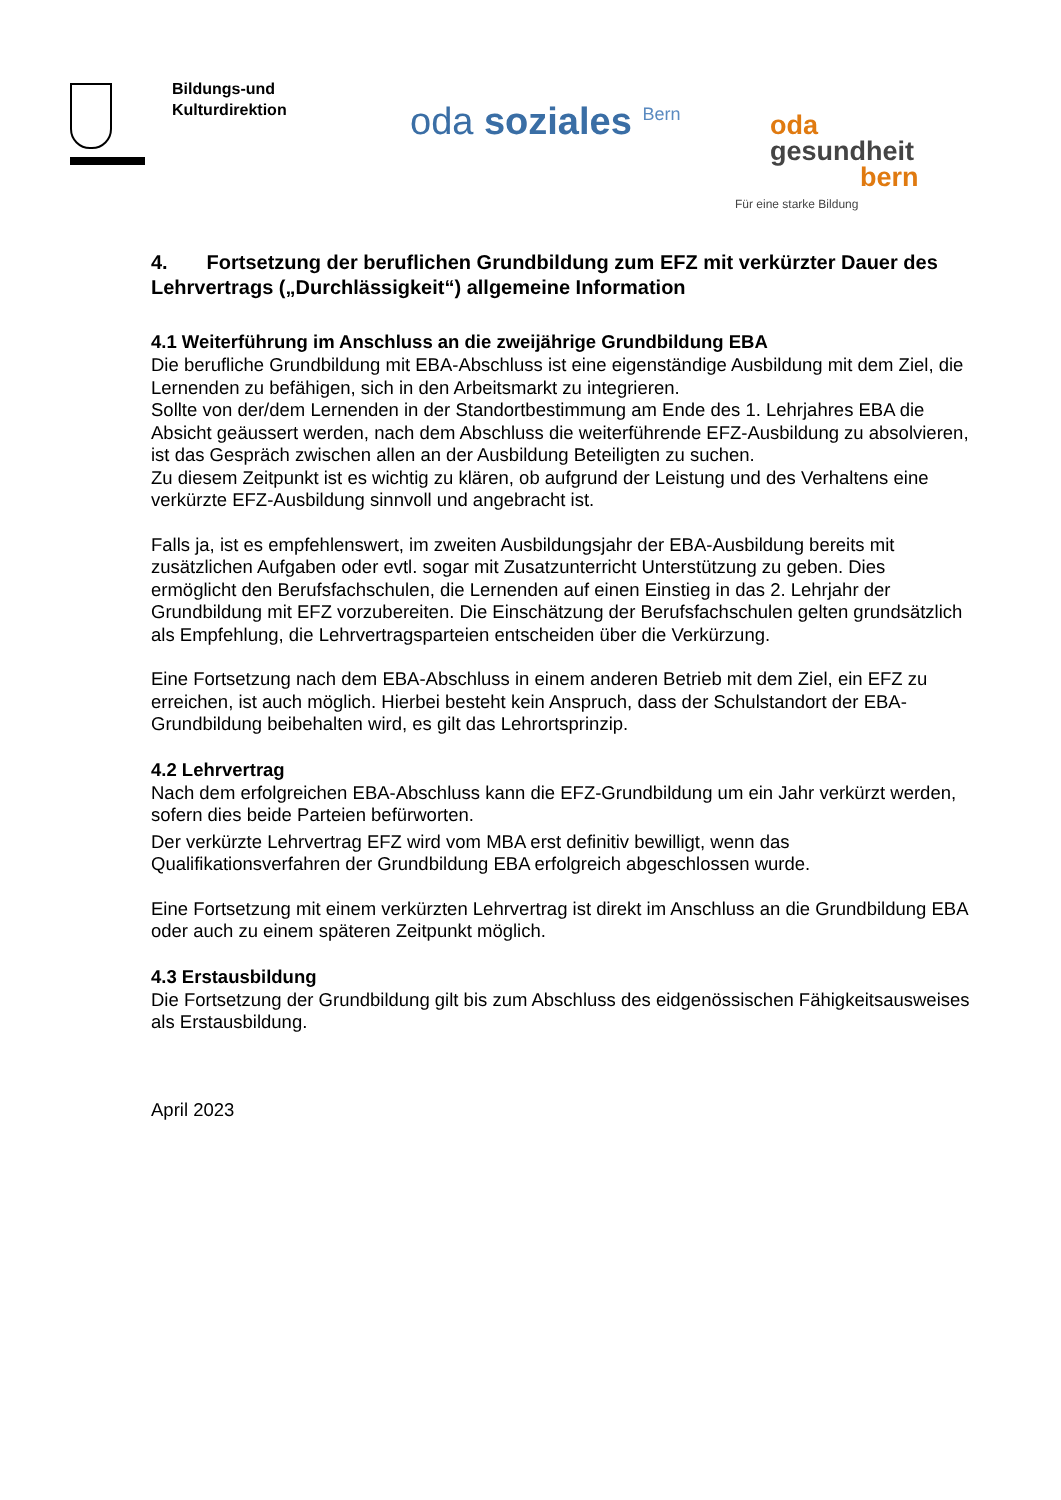Bildungs-und
Kulturdirektion
oda soziales <sup>Bern</sup>
oda
gesundheit
bern
Für eine starke Bildung
4. Fortsetzung der beruflichen Grundbildung zum EFZ mit verkürzter Dauer des Lehrvertrags („Durchlässigkeit“) allgemeine Information
4.1 Weiterführung im Anschluss an die zweijährige Grundbildung EBA
Die berufliche Grundbildung mit EBA-Abschluss ist eine eigenständige Ausbildung mit dem Ziel, die Lernenden zu befähigen, sich in den Arbeitsmarkt zu integrieren.
Sollte von der/dem Lernenden in der Standortbestimmung am Ende des 1. Lehrjahres EBA die Absicht geäussert werden, nach dem Abschluss die weiterführende EFZ-Ausbildung zu absolvieren, ist das Gespräch zwischen allen an der Ausbildung Beteiligten zu suchen.
Zu diesem Zeitpunkt ist es wichtig zu klären, ob aufgrund der Leistung und des Verhaltens eine verkürzte EFZ-Ausbildung sinnvoll und angebracht ist.
Falls ja, ist es empfehlenswert, im zweiten Ausbildungsjahr der EBA-Ausbildung bereits mit zusätzlichen Aufgaben oder evtl. sogar mit Zusatzunterricht Unterstützung zu geben. Dies ermöglicht den Berufsfachschulen, die Lernenden auf einen Einstieg in das 2. Lehrjahr der Grundbildung mit EFZ vorzubereiten. Die Einschätzung der Berufsfachschulen gelten grundsätzlich als Empfehlung, die Lehrvertragsparteien entscheiden über die Verkürzung.
Eine Fortsetzung nach dem EBA-Abschluss in einem anderen Betrieb mit dem Ziel, ein EFZ zu erreichen, ist auch möglich. Hierbei besteht kein Anspruch, dass der Schulstandort der EBA-Grundbildung beibehalten wird, es gilt das Lehrortsprinzip.
4.2 Lehrvertrag
Nach dem erfolgreichen EBA-Abschluss kann die EFZ-Grundbildung um ein Jahr verkürzt werden, sofern dies beide Parteien befürworten.
Der verkürzte Lehrvertrag EFZ wird vom MBA erst definitiv bewilligt, wenn das Qualifikationsverfahren der Grundbildung EBA erfolgreich abgeschlossen wurde.
Eine Fortsetzung mit einem verkürzten Lehrvertrag ist direkt im Anschluss an die Grundbildung EBA oder auch zu einem späteren Zeitpunkt möglich.
4.3 Erstausbildung
Die Fortsetzung der Grundbildung gilt bis zum Abschluss des eidgenössischen Fähigkeitsausweises als Erstausbildung.
April 2023